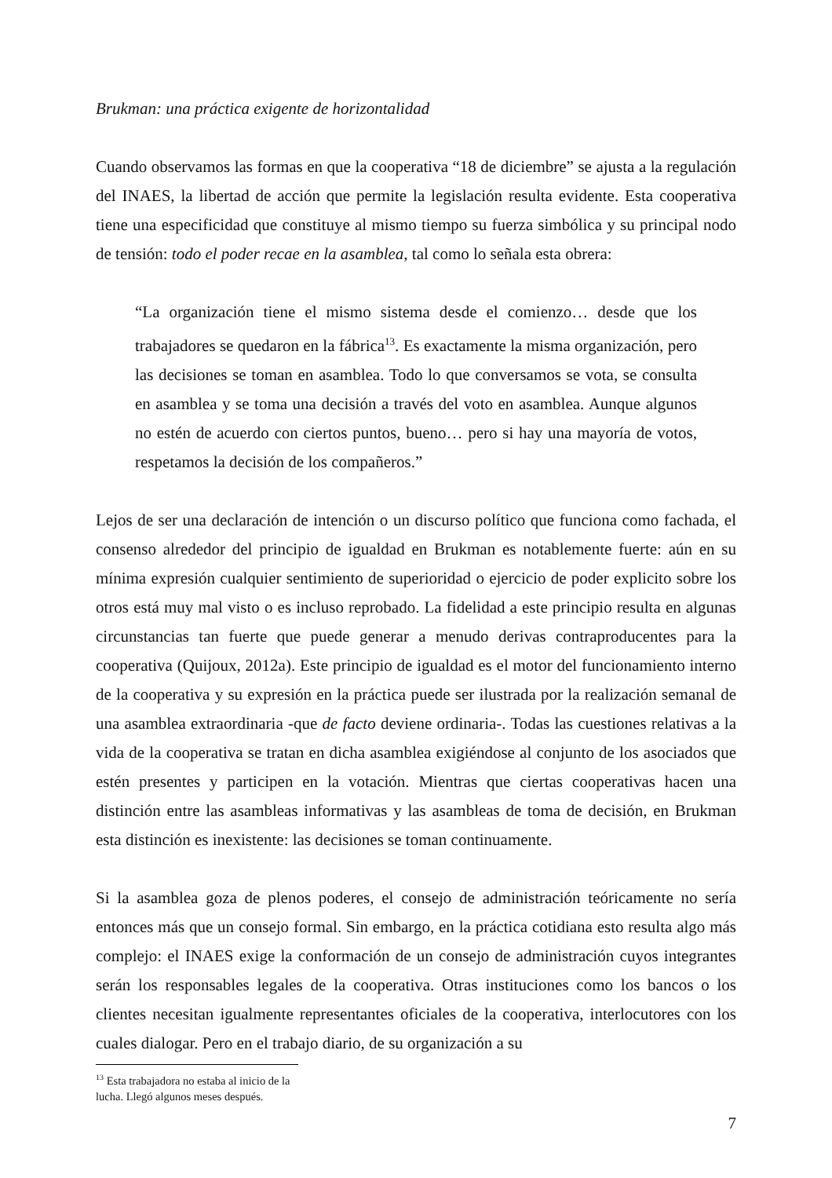Brukman: una práctica exigente de horizontalidad
Cuando observamos las formas en que la cooperativa “18 de diciembre” se ajusta a la regulación del INAES, la libertad de acción que permite la legislación resulta evidente. Esta cooperativa tiene una especificidad que constituye al mismo tiempo su fuerza simbólica y su principal nodo de tensión: todo el poder recae en la asamblea, tal como lo señala esta obrera:
“La organización tiene el mismo sistema desde el comienzo… desde que los trabajadores se quedaron en la fábrica<sup>13</sup>. Es exactamente la misma organización, pero las decisiones se toman en asamblea. Todo lo que conversamos se vota, se consulta en asamblea y se toma una decisión a través del voto en asamblea. Aunque algunos no estén de acuerdo con ciertos puntos, bueno… pero si hay una mayoría de votos, respetamos la decisión de los compañeros.”
Lejos de ser una declaración de intención o un discurso político que funciona como fachada, el consenso alrededor del principio de igualdad en Brukman es notablemente fuerte: aún en su mínima expresión cualquier sentimiento de superioridad o ejercicio de poder explicito sobre los otros está muy mal visto o es incluso reprobado. La fidelidad a este principio resulta en algunas circunstancias tan fuerte que puede generar a menudo derivas contraproducentes para la cooperativa (Quijoux, 2012a). Este principio de igualdad es el motor del funcionamiento interno de la cooperativa y su expresión en la práctica puede ser ilustrada por la realización semanal de una asamblea extraordinaria -que de facto deviene ordinaria-. Todas las cuestiones relativas a la vida de la cooperativa se tratan en dicha asamblea exigiéndose al conjunto de los asociados que estén presentes y participen en la votación. Mientras que ciertas cooperativas hacen una distinción entre las asambleas informativas y las asambleas de toma de decisión, en Brukman esta distinción es inexistente: las decisiones se toman continuamente.
Si la asamblea goza de plenos poderes, el consejo de administración teóricamente no sería entonces más que un consejo formal. Sin embargo, en la práctica cotidiana esto resulta algo más complejo: el INAES exige la conformación de un consejo de administración cuyos integrantes serán los responsables legales de la cooperativa. Otras instituciones como los bancos o los clientes necesitan igualmente representantes oficiales de la cooperativa, interlocutores con los cuales dialogar. Pero en el trabajo diario, de su organización a su
<sup>13</sup> Esta trabajadora no estaba al inicio de la lucha. Llegó algunos meses después.
7